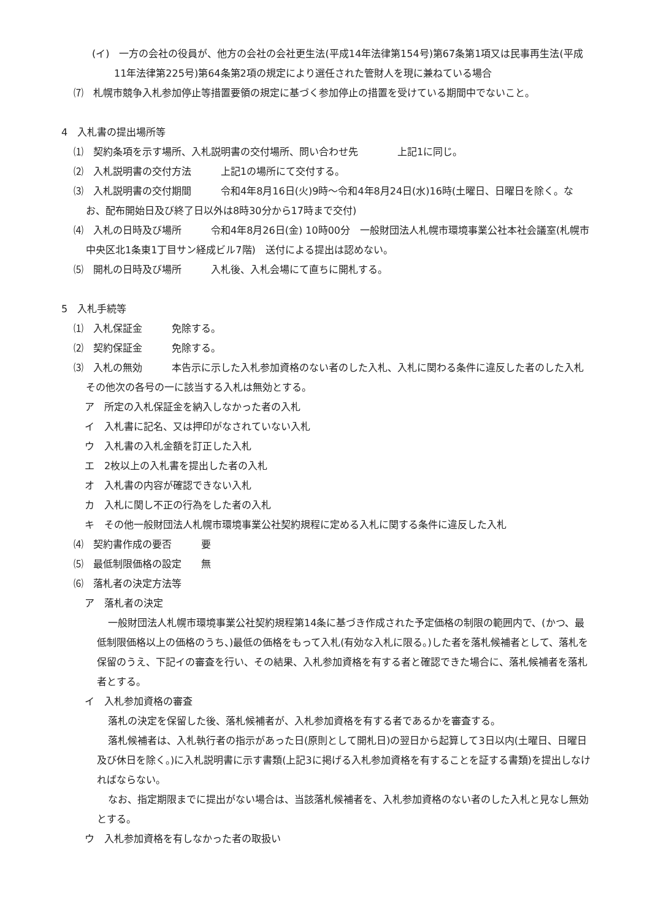(イ)　一方の会社の役員が、他方の会社の会社更生法(平成14年法律第154号)第67条第1項又は民事再生法(平成11年法律第225号)第64条第2項の規定により選任された管財人を現に兼ねている場合
⑺　札幌市競争入札参加停止等措置要領の規定に基づく参加停止の措置を受けている期間中でないこと。
4　入札書の提出場所等
⑴　契約条項を示す場所、入札説明書の交付場所、問い合わせ先　　　　上記1に同じ。
⑵　入札説明書の交付方法　　　上記1の場所にて交付する。
⑶　入札説明書の交付期間　　　令和4年8月16日(火)9時～令和4年8月24日(水)16時(土曜日、日曜日を除く。なお、配布開始日及び終了日以外は8時30分から17時まで交付)
⑷　入札の日時及び場所　　　令和4年8月26日(金) 10時00分　一般財団法人札幌市環境事業公社本社会議室(札幌市中央区北1条東1丁目サン経成ビル7階)　送付による提出は認めない。
⑸　開札の日時及び場所　　　入札後、入札会場にて直ちに開札する。
5　入札手続等
⑴　入札保証金　　　免除する。
⑵　契約保証金　　　免除する。
⑶　入札の無効　　　本告示に示した入札参加資格のない者のした入札、入札に関わる条件に違反した者のした入札その他次の各号の一に該当する入札は無効とする。
ア　所定の入札保証金を納入しなかった者の入札
イ　入札書に記名、又は押印がなされていない入札
ウ　入札書の入札金額を訂正した入札
エ　2枚以上の入札書を提出した者の入札
オ　入札書の内容が確認できない入札
カ　入札に関し不正の行為をした者の入札
キ　その他一般財団法人札幌市環境事業公社契約規程に定める入札に関する条件に違反した入札
⑷　契約書作成の要否　　　要
⑸　最低制限価格の設定　　無
⑹　落札者の決定方法等
ア　落札者の決定
一般財団法人札幌市環境事業公社契約規程第14条に基づき作成された予定価格の制限の範囲内で、(かつ、最低制限価格以上の価格のうち、)最低の価格をもって入札(有効な入札に限る。)した者を落札候補者として、落札を保留のうえ、下記イの審査を行い、その結果、入札参加資格を有する者と確認できた場合に、落札候補者を落札者とする。
イ　入札参加資格の審査
落札の決定を保留した後、落札候補者が、入札参加資格を有する者であるかを審査する。
落札候補者は、入札執行者の指示があった日(原則として開札日)の翌日から起算して3日以内(土曜日、日曜日及び休日を除く。)に入札説明書に示す書類(上記3に掲げる入札参加資格を有することを証する書類)を提出しなければならない。
なお、指定期限までに提出がない場合は、当該落札候補者を、入札参加資格のない者のした入札と見なし無効とする。
ウ　入札参加資格を有しなかった者の取扱い